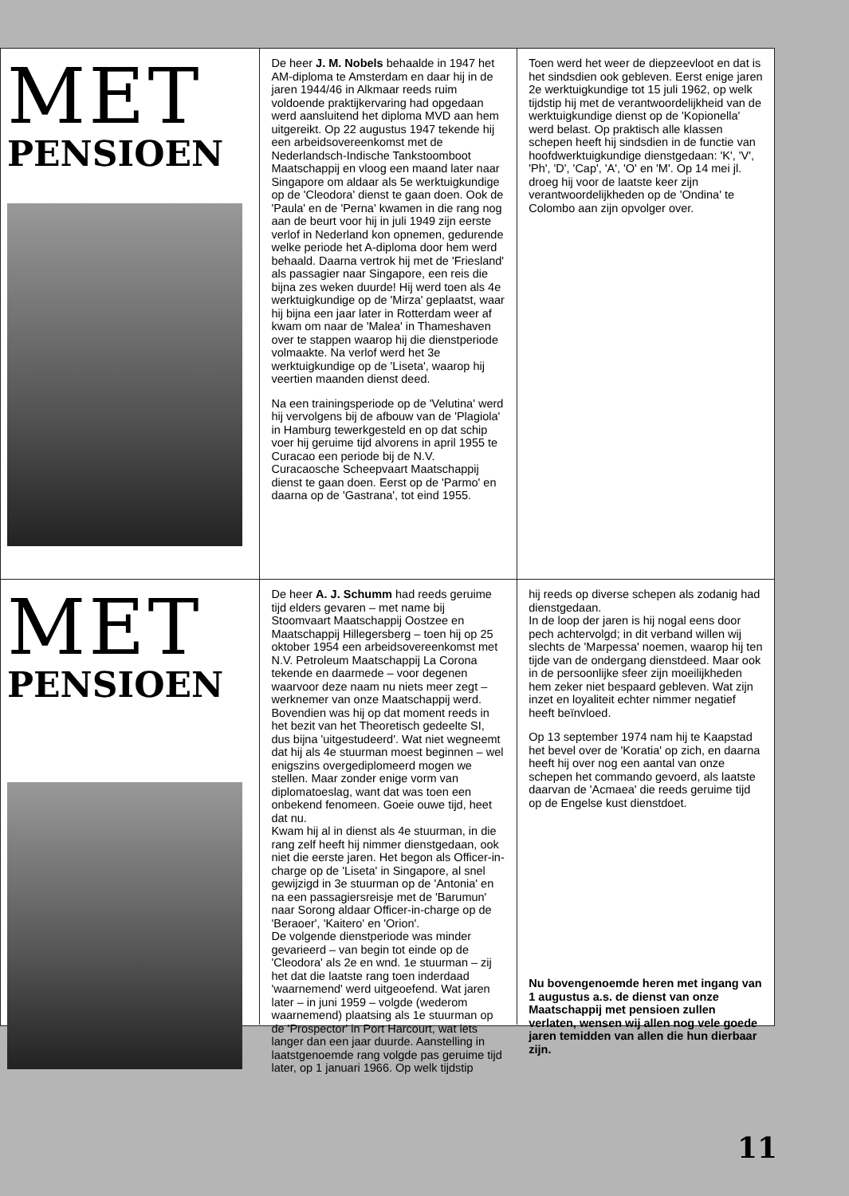MET
PENSIOEN
De heer J. M. Nobels behaalde in 1947 het AM-diploma te Amsterdam en daar hij in de jaren 1944/46 in Alkmaar reeds ruim voldoende praktijkervaring had opgedaan werd aansluitend het diploma MVD aan hem uitgereikt. Op 22 augustus 1947 tekende hij een arbeidsovereenkomst met de Nederlandsch-Indische Tankstoomboot Maatschappij en vloog een maand later naar Singapore om aldaar als 5e werktuigkundige op de 'Cleodora' dienst te gaan doen. Ook de 'Paula' en de 'Perna' kwamen in die rang nog aan de beurt voor hij in juli 1949 zijn eerste verlof in Nederland kon opnemen, gedurende welke periode het A-diploma door hem werd behaald. Daarna vertrok hij met de 'Friesland' als passagier naar Singapore, een reis die bijna zes weken duurde! Hij werd toen als 4e werktuigkundige op de 'Mirza' geplaatst, waar hij bijna een jaar later in Rotterdam weer af kwam om naar de 'Malea' in Thameshaven over te stappen waarop hij die dienstperiode volmaakte. Na verlof werd het 3e werktuigkundige op de 'Liseta', waarop hij veertien maanden dienst deed.
Na een trainingsperiode op de 'Velutina' werd hij vervolgens bij de afbouw van de 'Plagiola' in Hamburg tewerkgesteld en op dat schip voer hij geruime tijd alvorens in april 1955 te Curacao een periode bij de N.V. Curacaosche Scheepvaart Maatschappij dienst te gaan doen. Eerst op de 'Parmo' en daarna op de 'Gastrana', tot eind 1955.
Toen werd het weer de diepzeevloot en dat is het sindsdien ook gebleven. Eerst enige jaren 2e werktuigkundige tot 15 juli 1962, op welk tijdstip hij met de verantwoordelijkheid van de werktuigkundige dienst op de 'Kopionella' werd belast. Op praktisch alle klassen schepen heeft hij sindsdien in de functie van hoofdwerktuigkundige dienstgedaan: 'K', 'V', 'Ph', 'D', 'Cap', 'A', 'O' en 'M'. Op 14 mei jl. droeg hij voor de laatste keer zijn verantwoordelijkheden op de 'Ondina' te Colombo aan zijn opvolger over.
MET
PENSIOEN
De heer A. J. Schumm had reeds geruime tijd elders gevaren – met name bij Stoomvaart Maatschappij Oostzee en Maatschappij Hillegersberg – toen hij op 25 oktober 1954 een arbeidsovereenkomst met N.V. Petroleum Maatschappij La Corona tekende en daarmede – voor degenen waarvoor deze naam nu niets meer zegt – werknemer van onze Maatschappij werd.
Bovendien was hij op dat moment reeds in het bezit van het Theoretisch gedeelte SI, dus bijna 'uitgestudeerd'. Wat niet wegneemt dat hij als 4e stuurman moest beginnen – wel enigszins overgediplomeerd mogen we stellen. Maar zonder enige vorm van diplomatoeslag, want dat was toen een onbekend fenomeen. Goeie ouwe tijd, heet dat nu.
Kwam hij al in dienst als 4e stuurman, in die rang zelf heeft hij nimmer dienstgedaan, ook niet die eerste jaren. Het begon als Officer-in-charge op de 'Liseta' in Singapore, al snel gewijzigd in 3e stuurman op de 'Antonia' en na een passagiersreisje met de 'Barumun' naar Sorong aldaar Officer-in-charge op de 'Beraoer', 'Kaitero' en 'Orion'.
De volgende dienstperiode was minder gevarieerd – van begin tot einde op de 'Cleodora' als 2e en wnd. 1e stuurman – zij het dat die laatste rang toen inderdaad 'waarnemend' werd uitgeoefend. Wat jaren later – in juni 1959 – volgde (wederom waarnemend) plaatsing als 1e stuurman op de 'Prospector' in Port Harcourt, wat iets langer dan een jaar duurde. Aanstelling in laatstgenoemde rang volgde pas geruime tijd later, op 1 januari 1966. Op welk tijdstip
hij reeds op diverse schepen als zodanig had dienstgedaan.
In de loop der jaren is hij nogal eens door pech achtervolgd; in dit verband willen wij slechts de 'Marpessa' noemen, waarop hij ten tijde van de ondergang dienstdeed. Maar ook in de persoonlijke sfeer zijn moeilijkheden hem zeker niet bespaard gebleven. Wat zijn inzet en loyaliteit echter nimmer negatief heeft beïnvloed.
Op 13 september 1974 nam hij te Kaapstad het bevel over de 'Koratia' op zich, en daarna heeft hij over nog een aantal van onze schepen het commando gevoerd, als laatste daarvan de 'Acmaea' die reeds geruime tijd op de Engelse kust dienstdoet.
Nu bovengenoemde heren met ingang van 1 augustus a.s. de dienst van onze Maatschappij met pensioen zullen verlaten, wensen wij allen nog vele goede jaren temidden van allen die hun dierbaar zijn.
11